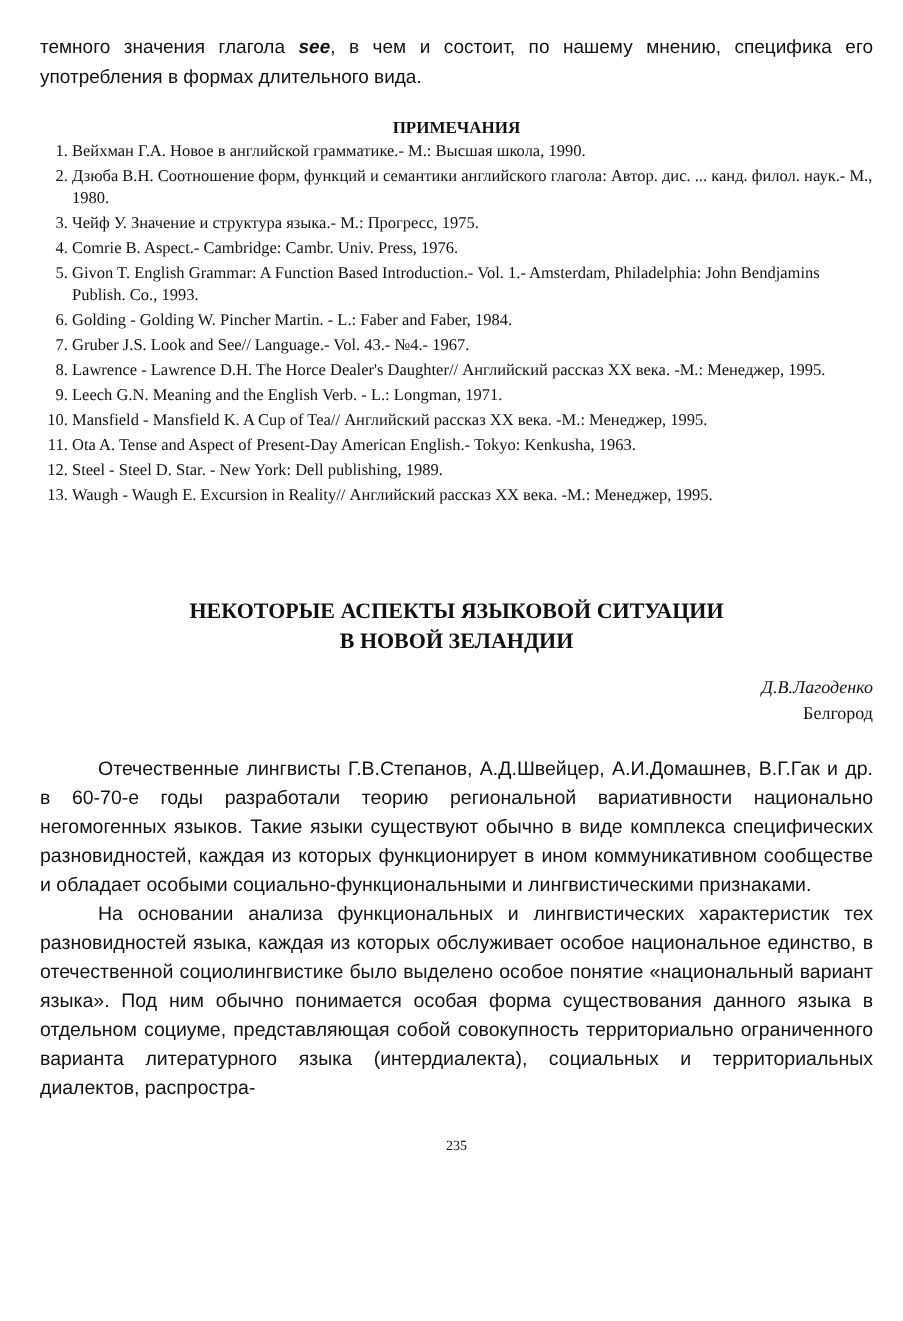темного значения глагола see, в чем и состоит, по нашему мнению, специфика его употребления в формах длительного вида.
ПРИМЕЧАНИЯ
1. Вейхман Г.А. Новое в английской грамматике.- М.: Высшая школа, 1990.
2. Дзюба В.Н. Соотношение форм, функций и семантики английского глагола: Автор. дис. ... канд. филол. наук.- М., 1980.
3. Чейф У. Значение и структура языка.- М.: Прогресс, 1975.
4. Comrie B. Aspect.- Cambridge: Cambr. Univ. Press, 1976.
5. Givon T. English Grammar: A Function Based Introduction.- Vol. 1.- Amsterdam, Philadelphia: John Bendjamins Publish. Co., 1993.
6. Golding - Golding W. Pincher Martin. - L.: Faber and Faber, 1984.
7. Gruber J.S. Look and See// Language.- Vol. 43.- №4.- 1967.
8. Lawrence - Lawrence D.H. The Horce Dealer's Daughter// Английский рассказ XX века. -М.: Менеджер, 1995.
9. Leech G.N. Meaning and the English Verb. - L.: Longman, 1971.
10. Mansfield - Mansfield K. A Cup of Tea// Английский рассказ XX века. -М.: Менеджер, 1995.
11. Ota A. Tense and Aspect of Present-Day American English.- Tokyo: Kenkusha, 1963.
12. Steel - Steel D. Star. - New York: Dell publishing, 1989.
13. Waugh - Waugh E. Excursion in Reality// Английский рассказ XX века. -М.: Менеджер, 1995.
НЕКОТОРЫЕ АСПЕКТЫ ЯЗЫКОВОЙ СИТУАЦИИ
В НОВОЙ ЗЕЛАНДИИ
Д.В.Лагоденко
Белгород
Отечественные лингвисты Г.В.Степанов, А.Д.Швейцер, А.И.Домашнев, В.Г.Гак и др. в 60-70-е годы разработали теорию региональной вариативности национально негомогенных языков. Такие языки существуют обычно в виде комплекса специфических разновидностей, каждая из которых функционирует в ином коммуникативном сообществе и обладает особыми социально-функциональными и лингвистическими признаками.
На основании анализа функциональных и лингвистических характеристик тех разновидностей языка, каждая из которых обслуживает особое национальное единство, в отечественной социолингвистике было выделено особое понятие «национальный вариант языка». Под ним обычно понимается особая форма существования данного языка в отдельном социуме, представляющая собой совокупность территориально ограниченного варианта литературного языка (интердиалекта), социальных и территориальных диалектов, распростра-
235